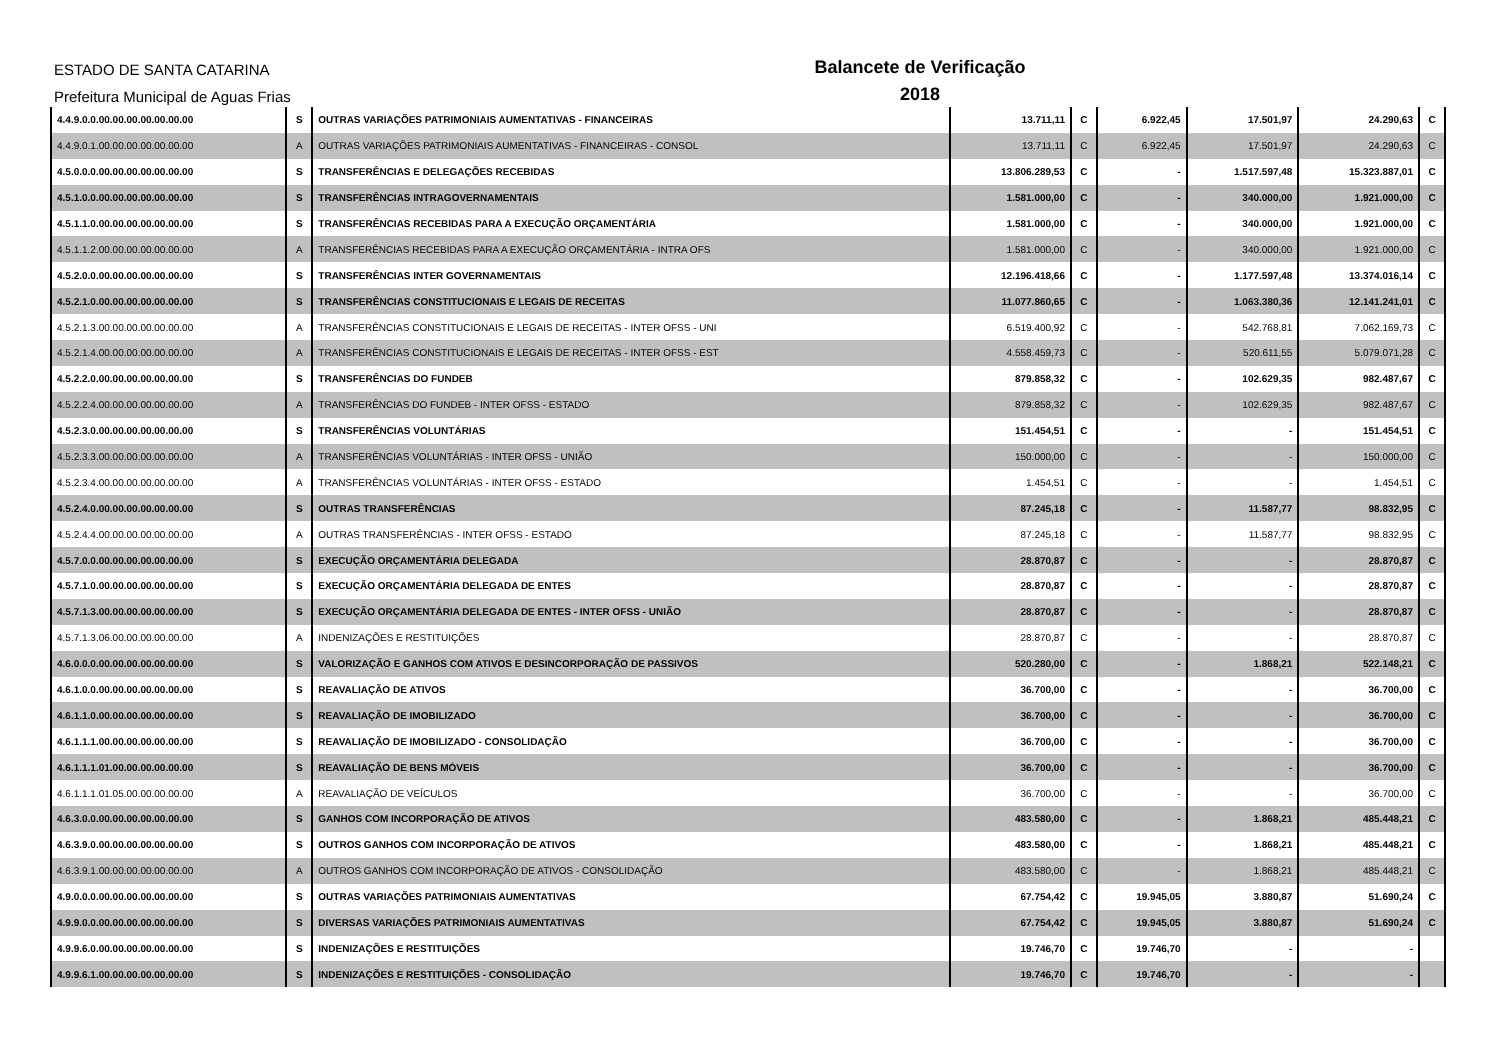ESTADO DE SANTA CATARINA
Prefeitura Municipal de Aguas Frias
Balancete de Verificação
2018
| 4.4.9.0.0.00.00.00.00.00.00.00 | S | OUTRAS VARIAÇÕES PATRIMONIAIS AUMENTATIVAS - FINANCEIRAS | 13.711,11 | C | 6.922,45 | 17.501,97 | 24.290,63 | C |
| 4.4.9.0.1.00.00.00.00.00.00.00 | A | OUTRAS VARIAÇÕES PATRIMONIAIS AUMENTATIVAS - FINANCEIRAS - CONSOL | 13.711,11 | C | 6.922,45 | 17.501,97 | 24.290,63 | C |
| 4.5.0.0.0.00.00.00.00.00.00.00 | S | TRANSFERÊNCIAS E DELEGAÇÕES RECEBIDAS | 13.806.289,53 | C | - | 1.517.597,48 | 15.323.887,01 | C |
| 4.5.1.0.0.00.00.00.00.00.00.00 | S | TRANSFERÊNCIAS INTRAGOVERNAMENTAIS | 1.581.000,00 | C | - | 340.000,00 | 1.921.000,00 | C |
| 4.5.1.1.0.00.00.00.00.00.00.00 | S | TRANSFERÊNCIAS RECEBIDAS PARA A EXECUÇÃO ORÇAMENTÁRIA | 1.581.000,00 | C | - | 340.000,00 | 1.921.000,00 | C |
| 4.5.1.1.2.00.00.00.00.00.00.00 | A | TRANSFERÊNCIAS RECEBIDAS PARA A EXECUÇÃO ORÇAMENTÁRIA - INTRA OFS | 1.581.000,00 | C | - | 340.000,00 | 1.921.000,00 | C |
| 4.5.2.0.0.00.00.00.00.00.00.00 | S | TRANSFERÊNCIAS INTER GOVERNAMENTAIS | 12.196.418,66 | C | - | 1.177.597,48 | 13.374.016,14 | C |
| 4.5.2.1.0.00.00.00.00.00.00.00 | S | TRANSFERÊNCIAS CONSTITUCIONAIS E LEGAIS DE RECEITAS | 11.077.860,65 | C | - | 1.063.380,36 | 12.141.241,01 | C |
| 4.5.2.1.3.00.00.00.00.00.00.00 | A | TRANSFERÊNCIAS CONSTITUCIONAIS E LEGAIS DE RECEITAS - INTER OFSS - UNI | 6.519.400,92 | C | - | 542.768,81 | 7.062.169,73 | C |
| 4.5.2.1.4.00.00.00.00.00.00.00 | A | TRANSFERÊNCIAS CONSTITUCIONAIS E LEGAIS DE RECEITAS - INTER OFSS - EST | 4.558.459,73 | C | - | 520.611,55 | 5.079.071,28 | C |
| 4.5.2.2.0.00.00.00.00.00.00.00 | S | TRANSFERÊNCIAS DO FUNDEB | 879.858,32 | C | - | 102.629,35 | 982.487,67 | C |
| 4.5.2.2.4.00.00.00.00.00.00.00 | A | TRANSFERÊNCIAS DO FUNDEB - INTER OFSS - ESTADO | 879.858,32 | C | - | 102.629,35 | 982.487,67 | C |
| 4.5.2.3.0.00.00.00.00.00.00.00 | S | TRANSFERÊNCIAS VOLUNTÁRIAS | 151.454,51 | C | - | - | 151.454,51 | C |
| 4.5.2.3.3.00.00.00.00.00.00.00 | A | TRANSFERÊNCIAS VOLUNTÁRIAS - INTER OFSS - UNIÃO | 150.000,00 | C | - | - | 150.000,00 | C |
| 4.5.2.3.4.00.00.00.00.00.00.00 | A | TRANSFERÊNCIAS VOLUNTÁRIAS - INTER OFSS - ESTADO | 1.454,51 | C | - | - | 1.454,51 | C |
| 4.5.2.4.0.00.00.00.00.00.00.00 | S | OUTRAS TRANSFERÊNCIAS | 87.245,18 | C | - | 11.587,77 | 98.832,95 | C |
| 4.5.2.4.4.00.00.00.00.00.00.00 | A | OUTRAS TRANSFERÊNCIAS - INTER OFSS - ESTADO | 87.245,18 | C | - | 11.587,77 | 98.832,95 | C |
| 4.5.7.0.0.00.00.00.00.00.00.00 | S | EXECUÇÃO ORÇAMENTÁRIA DELEGADA | 28.870,87 | C | - | - | 28.870,87 | C |
| 4.5.7.1.0.00.00.00.00.00.00.00 | S | EXECUÇÃO ORÇAMENTÁRIA DELEGADA DE ENTES | 28.870,87 | C | - | - | 28.870,87 | C |
| 4.5.7.1.3.00.00.00.00.00.00.00 | S | EXECUÇÃO ORÇAMENTÁRIA DELEGADA DE ENTES - INTER OFSS - UNIÃO | 28.870,87 | C | - | - | 28.870,87 | C |
| 4.5.7.1.3.06.00.00.00.00.00.00 | A | INDENIZAÇÕES E RESTITUIÇÕES | 28.870,87 | C | - | - | 28.870,87 | C |
| 4.6.0.0.0.00.00.00.00.00.00.00 | S | VALORIZAÇÃO E GANHOS COM ATIVOS E DESINCORPORAÇÃO DE PASSIVOS | 520.280,00 | C | - | 1.868,21 | 522.148,21 | C |
| 4.6.1.0.0.00.00.00.00.00.00.00 | S | REAVALIAÇÃO DE ATIVOS | 36.700,00 | C | - | - | 36.700,00 | C |
| 4.6.1.1.0.00.00.00.00.00.00.00 | S | REAVALIAÇÃO DE IMOBILIZADO | 36.700,00 | C | - | - | 36.700,00 | C |
| 4.6.1.1.1.00.00.00.00.00.00.00 | S | REAVALIAÇÃO DE IMOBILIZADO - CONSOLIDAÇÃO | 36.700,00 | C | - | - | 36.700,00 | C |
| 4.6.1.1.1.01.00.00.00.00.00.00 | S | REAVALIAÇÃO DE BENS MÓVEIS | 36.700,00 | C | - | - | 36.700,00 | C |
| 4.6.1.1.1.01.05.00.00.00.00.00 | A | REAVALIAÇÃO DE VEÍCULOS | 36.700,00 | C | - | - | 36.700,00 | C |
| 4.6.3.0.0.00.00.00.00.00.00.00 | S | GANHOS COM INCORPORAÇÃO DE ATIVOS | 483.580,00 | C | - | 1.868,21 | 485.448,21 | C |
| 4.6.3.9.0.00.00.00.00.00.00.00 | S | OUTROS GANHOS COM INCORPORAÇÃO DE ATIVOS | 483.580,00 | C | - | 1.868,21 | 485.448,21 | C |
| 4.6.3.9.1.00.00.00.00.00.00.00 | A | OUTROS GANHOS COM INCORPORAÇÃO DE ATIVOS - CONSOLIDAÇÃO | 483.580,00 | C | - | 1.868,21 | 485.448,21 | C |
| 4.9.0.0.0.00.00.00.00.00.00.00 | S | OUTRAS VARIAÇÕES PATRIMONIAIS AUMENTATIVAS | 67.754,42 | C | 19.945,05 | 3.880,87 | 51.690,24 | C |
| 4.9.9.0.0.00.00.00.00.00.00.00 | S | DIVERSAS VARIAÇÕES PATRIMONIAIS AUMENTATIVAS | 67.754,42 | C | 19.945,05 | 3.880,87 | 51.690,24 | C |
| 4.9.9.6.0.00.00.00.00.00.00.00 | S | INDENIZAÇÕES E RESTITUIÇÕES | 19.746,70 | C | 19.746,70 | - | - | |
| 4.9.9.6.1.00.00.00.00.00.00.00 | S | INDENIZAÇÕES E RESTITUIÇÕES - CONSOLIDAÇÃO | 19.746,70 | C | 19.746,70 | - | - | |